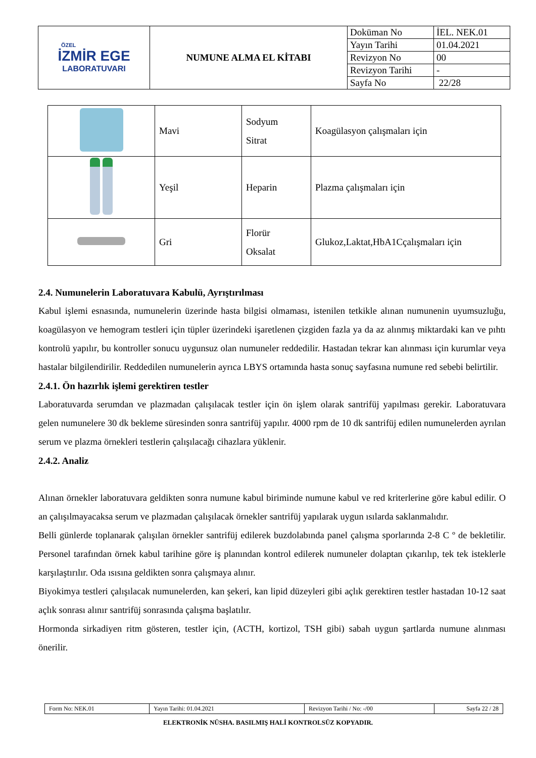| ÖZEL İZMİR EGE LABORATUVARI | NUMUNE ALMA EL KİTABI | Doküman No | İEL. NEK.01 |
| | | Yayın Tarihi | 01.04.2021 |
| | | Revizyon No | 00 |
| | | Revizyon Tarihi | - |
| | | Sayfa No | 22/28 |
| | Mavi | Sodyum Sitrat | Koagülasyon çalışmaları için |
| | Yeşil | Heparin | Plazma çalışmaları için |
| | Gri | Florür Oksalat | Glukoz,Laktat,HbA1Cçalışmaları için |
2.4. Numunelerin Laboratuvara Kabulü, Ayrıştırılması
Kabul işlemi esnasında, numunelerin üzerinde hasta bilgisi olmaması, istenilen tetkikle alınan numunenin uyumsuzluğu, koagülasyon ve hemogram testleri için tüpler üzerindeki işaretlenen çizgiden fazla ya da az alınmış miktardaki kan ve pıhtı kontrolü yapılır, bu kontroller sonucu uygunsuz olan numuneler reddedilir. Hastadan tekrar kan alınması için kurumlar veya hastalar bilgilendirilir. Reddedilen numunelerin ayrıca LBYS ortamında hasta sonuç sayfasına numune red sebebi belirtilir.
2.4.1. Ön hazırlık işlemi gerektiren testler
Laboratuvarda serumdan ve plazmadan çalışılacak testler için ön işlem olarak santrifüj yapılması gerekir. Laboratuvara gelen numunelere 30 dk bekleme süresinden sonra santrifüj yapılır. 4000 rpm de 10 dk santrifüj edilen numunelerden ayrılan serum ve plazma örnekleri testlerin çalışılacağı cihazlara yüklenir.
2.4.2. Analiz
Alınan örnekler laboratuvara geldikten sonra numune kabul biriminde numune kabul ve red kriterlerine göre kabul edilir. O an çalışılmayacaksa serum ve plazmadan çalışılacak örnekler santrifüj yapılarak uygun ısılarda saklanmalıdır.
Belli günlerde toplanarak çalışılan örnekler santrifüj edilerek buzdolabında panel çalışma sporlarında 2-8 C º de bekletilir. Personel tarafından örnek kabul tarihine göre iş planından kontrol edilerek numuneler dolaptan çıkarılıp, tek tek isteklerle karşılaştırılır. Oda ısısına geldikten sonra çalışmaya alınır.
Biyokimya testleri çalışılacak numunelerden, kan şekeri, kan lipid düzeyleri gibi açlık gerektiren testler hastadan 10-12 saat açlık sonrası alınır santrifüj sonrasında çalışma başlatılır.
Hormonda sirkadiyen ritm gösteren, testler için, (ACTH, kortizol, TSH gibi) sabah uygun şartlarda numune alınması önerilir.
| Form No: NEK.01 | Yayın Tarihi: 01.04.2021 | Revizyon Tarihi / No: -/00 | Sayfa 22 / 28 |
ELEKTRONİK NÜSHA. BASILMIŞ HALİ KONTROLSÜZ KOPYADIR.